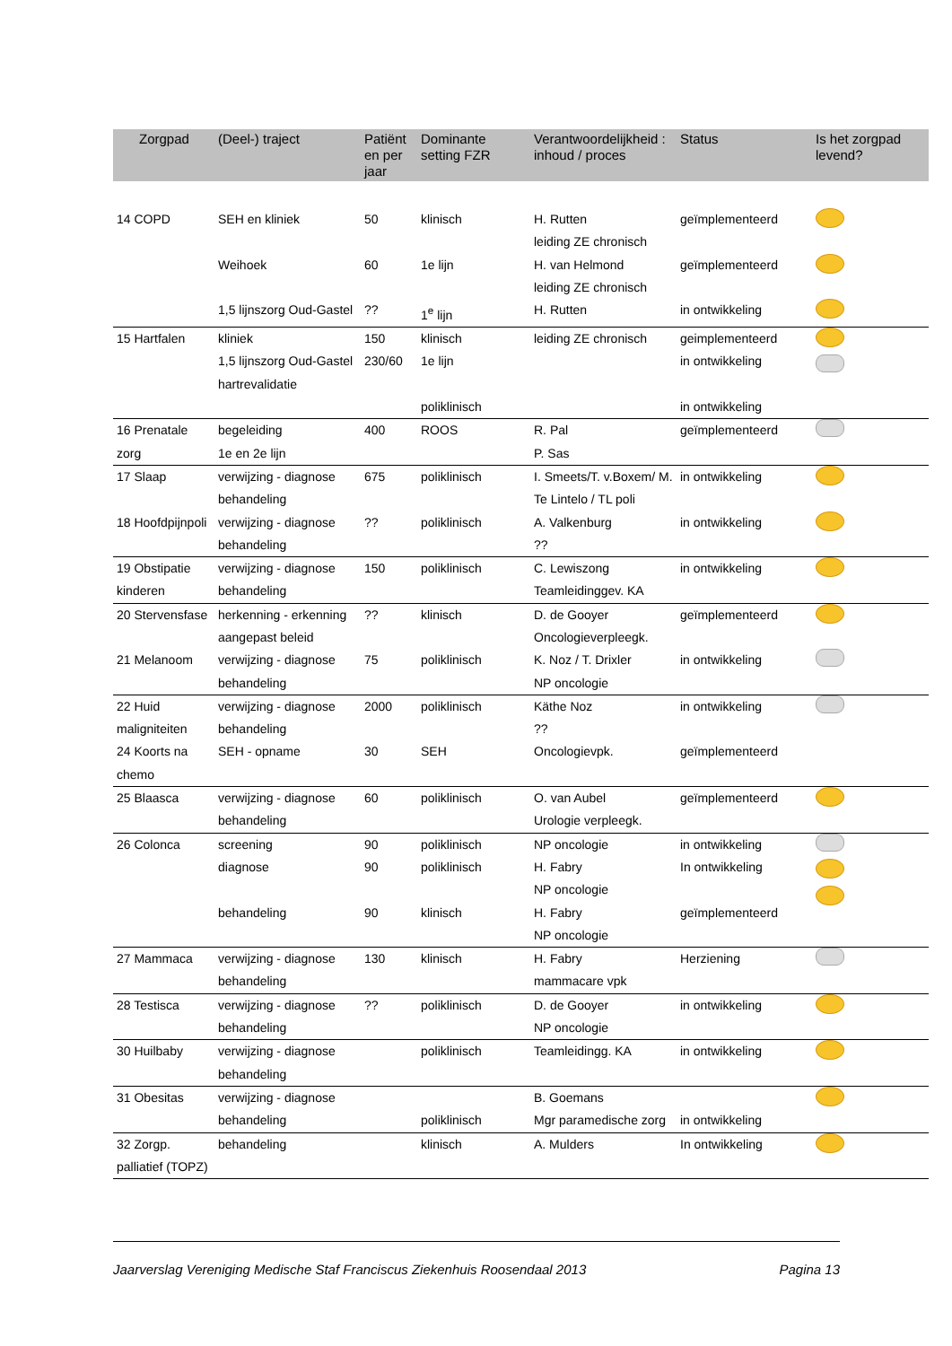| Zorgpad | (Deel-) traject | Patiënt en per jaar | Dominante setting FZR | Verantwoordelijkheid : inhoud / proces | Status | Is het zorgpad levend? |
| --- | --- | --- | --- | --- | --- | --- |
| 14 COPD | SEH en kliniek | 50 | klinisch | H. Rutten leiding ZE chronisch | geïmplementeerd | |
| | Weihoek | 60 | 1e lijn | H. van Helmond leiding ZE chronisch | geïmplementeerd | |
| | 1,5 lijnszorg Oud-Gastel | ?? | 1<sup>e</sup> lijn | H. Rutten | in ontwikkeling | |
| 15 Hartfalen | kliniek 1,5 lijnszorg Oud-Gastel hartrevalidatie | 150 230/60 | klinisch 1e lijn poliklinisch | leiding ZE chronisch | geimplementeerd in ontwikkeling in ontwikkeling | |
| 16 Prenatale zorg | begeleiding 1e en 2e lijn | 400 | ROOS | R. Pal P. Sas | geïmplementeerd | |
| 17 Slaap | verwijzing - diagnose behandeling | 675 | poliklinisch | I. Smeets/T. v.Boxem/ M. Te Lintelo / TL poli | in ontwikkeling | |
| 18 Hoofdpijnpoli | verwijzing - diagnose behandeling | ?? | poliklinisch | A. Valkenburg ?? | in ontwikkeling | |
| 19 Obstipatie kinderen | verwijzing - diagnose behandeling | 150 | poliklinisch | C. Lewiszong Teamleidinggev. KA | in ontwikkeling | |
| 20 Stervensfase | herkenning - erkenning aangepast beleid | ?? | klinisch | D. de Gooyer Oncologieverpleegk. | geïmplementeerd | |
| 21 Melanoom | verwijzing - diagnose behandeling | 75 | poliklinisch | K. Noz / T. Drixler NP oncologie | in ontwikkeling | |
| 22 Huid maligniteiten | verwijzing - diagnose behandeling | 2000 | poliklinisch | Käthe Noz ?? | in ontwikkeling | |
| 24 Koorts na chemo | SEH - opname | 30 | SEH | Oncologievpk. | geïmplementeerd | |
| 25 Blaasca | verwijzing - diagnose behandeling | 60 | poliklinisch | O. van Aubel Urologie verpleegk. | geïmplementeerd | |
| 26 Colonca | screening diagnose behandeling | 90 90 90 | poliklinisch poliklinisch klinisch | NP oncologie H. Fabry NP oncologie H. Fabry NP oncologie | in ontwikkeling In ontwikkeling geïmplementeerd | |
| 27 Mammaca | verwijzing - diagnose behandeling | 130 | klinisch | H. Fabry mammacare vpk | Herziening | |
| 28 Testisca | verwijzing - diagnose behandeling | ?? | poliklinisch | D. de Gooyer NP oncologie | in ontwikkeling | |
| 30 Huilbaby | verwijzing - diagnose behandeling | | poliklinisch | Teamleidingg. KA | in ontwikkeling | |
| 31 Obesitas | verwijzing - diagnose behandeling | | poliklinisch | B. Goemans Mgr paramedische zorg | in ontwikkeling | |
| 32 Zorgp. palliatief (TOPZ) | behandeling | | klinisch | A. Mulders | In ontwikkeling | |
Jaarverslag Vereniging Medische Staf Franciscus Ziekenhuis Roosendaal 2013 Pagina 13